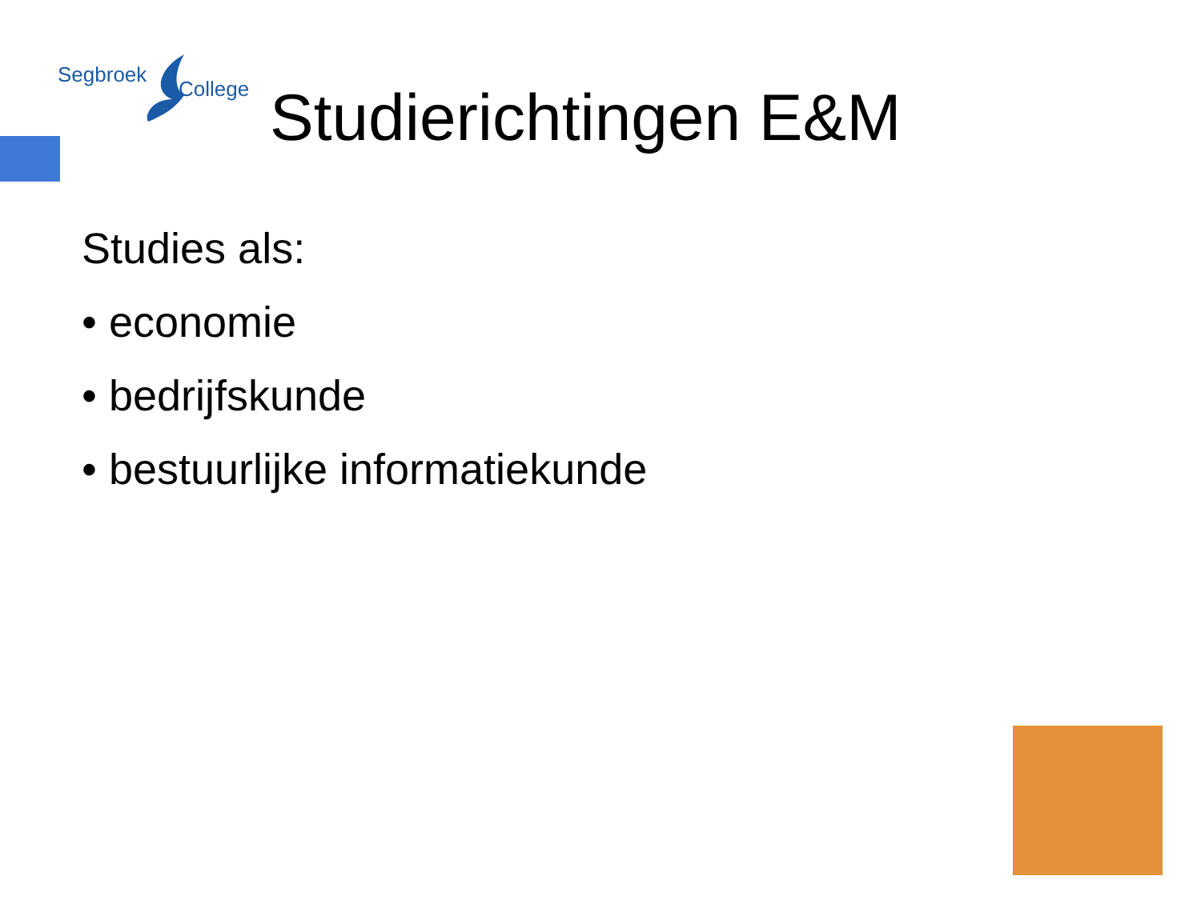Segbroek
College
Studierichtingen E&M
Studies als:
• economie
• bedrijfskunde
• bestuurlijke informatiekunde